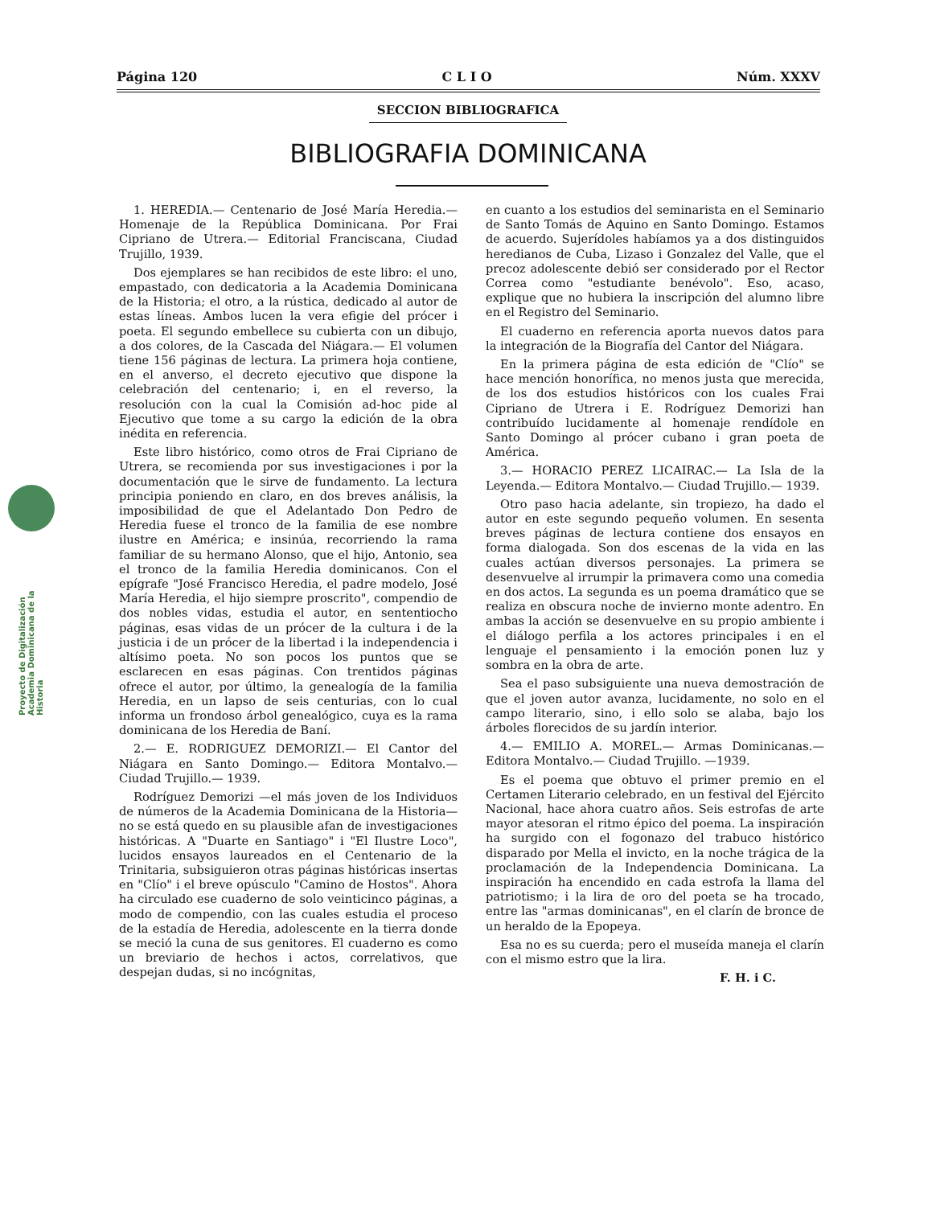Proyecto de Digitalización Academia Dominicana de la Historia
Página 120 C L I O Núm. XXXV
SECCION BIBLIOGRAFICA
BIBLIOGRAFIA DOMINICANA
1. HEREDIA.— Centenario de José María Heredia.— Homenaje de la República Dominicana. Por Frai Cipriano de Utrera.— Editorial Franciscana, Ciudad Trujillo, 1939.
Dos ejemplares se han recibidos de este libro: el uno, empastado, con dedicatoria a la Academia Dominicana de la Historia; el otro, a la rústica, dedicado al autor de estas líneas. Ambos lucen la vera efigie del prócer i poeta. El segundo embellece su cubierta con un dibujo, a dos colores, de la Cascada del Niágara.— El volumen tiene 156 páginas de lectura. La primera hoja contiene, en el anverso, el decreto ejecutivo que dispone la celebración del centenario; i, en el reverso, la resolución con la cual la Comisión ad-hoc pide al Ejecutivo que tome a su cargo la edición de la obra inédita en referencia.
Este libro histórico, como otros de Frai Cipriano de Utrera, se recomienda por sus investigaciones i por la documentación que le sirve de fundamento. La lectura principia poniendo en claro, en dos breves análisis, la imposibilidad de que el Adelantado Don Pedro de Heredia fuese el tronco de la familia de ese nombre ilustre en América; e insinúa, recorriendo la rama familiar de su hermano Alonso, que el hijo, Antonio, sea el tronco de la familia Heredia dominicanos. Con el epígrafe "José Francisco Heredia, el padre modelo, José María Heredia, el hijo siempre proscrito", compendio de dos nobles vidas, estudia el autor, en sententiocho páginas, esas vidas de un prócer de la cultura i de la justicia i de un prócer de la libertad i la independencia i altísimo poeta. No son pocos los puntos que se esclarecen en esas páginas. Con trentidos páginas ofrece el autor, por último, la genealogía de la familia Heredia, en un lapso de seis centurias, con lo cual informa un frondoso árbol genealógico, cuya es la rama dominicana de los Heredia de Baní.
2.— E. RODRIGUEZ DEMORIZI.— El Cantor del Niágara en Santo Domingo.— Editora Montalvo.— Ciudad Trujillo.— 1939.
Rodríguez Demorizi —el más joven de los Individuos de números de la Academia Dominicana de la Historia— no se está quedo en su plausible afan de investigaciones históricas. A "Duarte en Santiago" i "El Ilustre Loco", lucidos ensayos laureados en el Centenario de la Trinitaria, subsiguieron otras páginas históricas insertas en "Clío" i el breve opúsculo "Camino de Hostos". Ahora ha circulado ese cuaderno de solo veinticinco páginas, a modo de compendio, con las cuales estudia el proceso de la estadía de Heredia, adolescente en la tierra donde se meció la cuna de sus genitores. El cuaderno es como un breviario de hechos i actos, correlativos, que despejan dudas, si no incógnitas,
en cuanto a los estudios del seminarista en el Seminario de Santo Tomás de Aquino en Santo Domingo. Estamos de acuerdo. Sujerídoles habíamos ya a dos distinguidos heredianos de Cuba, Lizaso i Gonzalez del Valle, que el precoz adolescente debió ser considerado por el Rector Correa como "estudiante benévolo". Eso, acaso, explique que no hubiera la inscripción del alumno libre en el Registro del Seminario.
El cuaderno en referencia aporta nuevos datos para la integración de la Biografía del Cantor del Niágara.
En la primera página de esta edición de "Clío" se hace mención honorífica, no menos justa que merecida, de los dos estudios históricos con los cuales Frai Cipriano de Utrera i E. Rodríguez Demorizi han contribuído lucidamente al homenaje rendídole en Santo Domingo al prócer cubano i gran poeta de América.
3.— HORACIO PEREZ LICAIRAC.— La Isla de la Leyenda.— Editora Montalvo.— Ciudad Trujillo.— 1939.
Otro paso hacia adelante, sin tropiezo, ha dado el autor en este segundo pequeño volumen. En sesenta breves páginas de lectura contiene dos ensayos en forma dialogada. Son dos escenas de la vida en las cuales actúan diversos personajes. La primera se desenvuelve al irrumpir la primavera como una comedia en dos actos. La segunda es un poema dramático que se realiza en obscura noche de invierno monte adentro. En ambas la acción se desenvuelve en su propio ambiente i el diálogo perfila a los actores principales i en el lenguaje el pensamiento i la emoción ponen luz y sombra en la obra de arte.
Sea el paso subsiguiente una nueva demostración de que el joven autor avanza, lucidamente, no solo en el campo literario, sino, i ello solo se alaba, bajo los árboles florecidos de su jardín interior.
4.— EMILIO A. MOREL.— Armas Dominicanas.— Editora Montalvo.— Ciudad Trujillo. —1939.
Es el poema que obtuvo el primer premio en el Certamen Literario celebrado, en un festival del Ejército Nacional, hace ahora cuatro años. Seis estrofas de arte mayor atesoran el ritmo épico del poema. La inspiración ha surgido con el fogonazo del trabuco histórico disparado por Mella el invicto, en la noche trágica de la proclamación de la Independencia Dominicana. La inspiración ha encendido en cada estrofa la llama del patriotismo; i la lira de oro del poeta se ha trocado, entre las "armas dominicanas", en el clarín de bronce de un heraldo de la Epopeya.
Esa no es su cuerda; pero el museída maneja el clarín con el mismo estro que la lira.
F. H. i C.